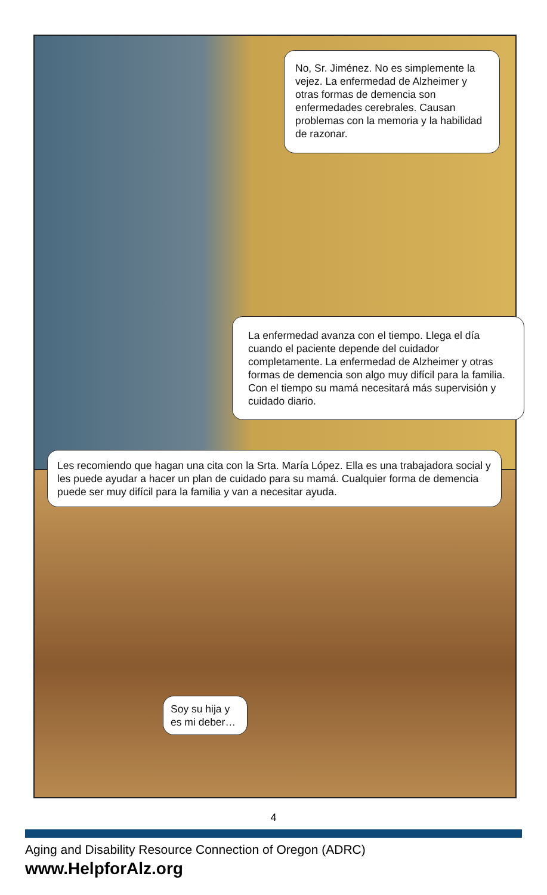No, Sr. Jiménez. No es simplemente la vejez. La enfermedad de Alzheimer y otras formas de demencia son enfermedades cerebrales. Causan problemas con la memoria y la habilidad de razonar.
La enfermedad avanza con el tiempo. Llega el día cuando el paciente depende del cuidador completamente. La enfermedad de Alzheimer y otras formas de demencia son algo muy difícil para la familia. Con el tiempo su mamá necesitará más supervisión y cuidado diario.
Les recomiendo que hagan una cita con la Srta. María López. Ella es una trabajadora social y les puede ayudar a hacer un plan de cuidado para su mamá. Cualquier forma de demencia puede ser muy difícil para la familia y van a necesitar ayuda.
Soy su hija y es mi deber…
4
Aging and Disability Resource Connection of Oregon (ADRC)
www.HelpforAlz.org